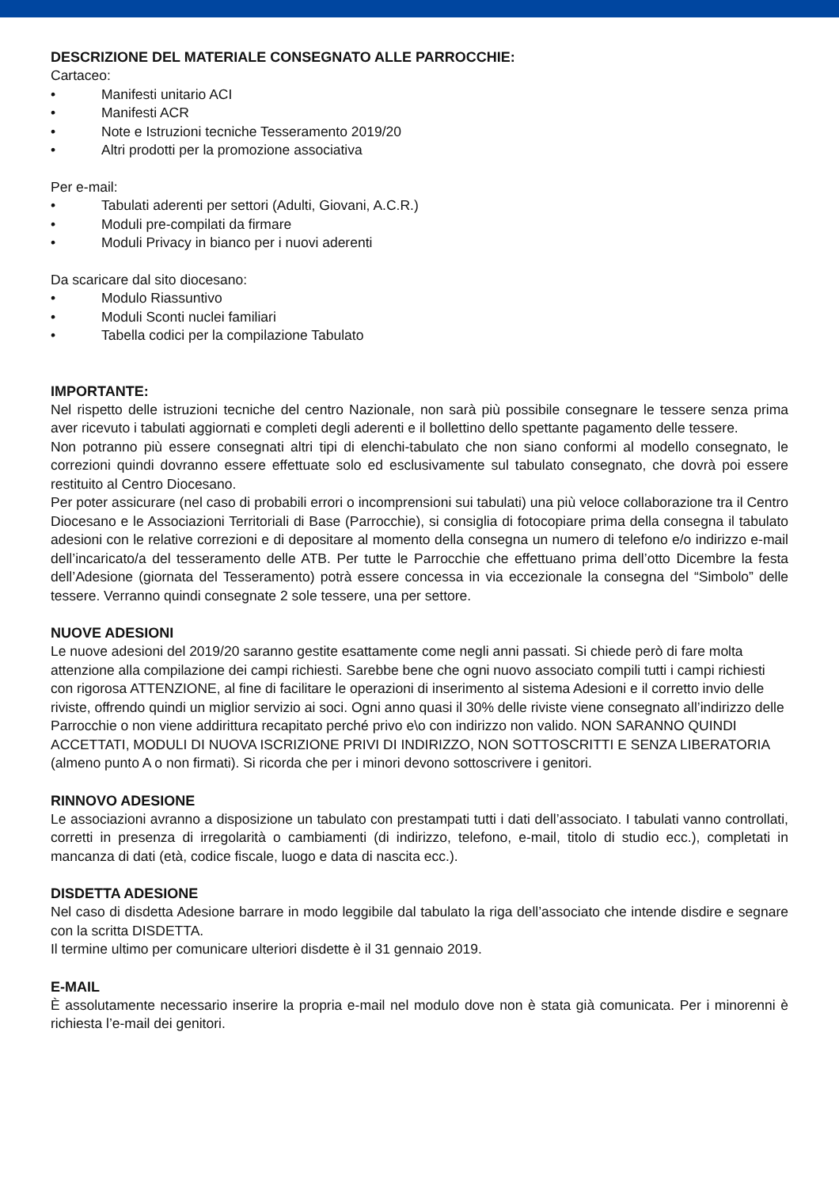DESCRIZIONE DEL MATERIALE CONSEGNATO ALLE PARROCCHIE:
Cartaceo:
• Manifesti unitario ACI
• Manifesti ACR
• Note e Istruzioni tecniche Tesseramento 2019/20
• Altri prodotti per la promozione associativa
Per e-mail:
• Tabulati aderenti per settori (Adulti, Giovani, A.C.R.)
• Moduli pre-compilati da firmare
• Moduli Privacy in bianco per i nuovi aderenti
Da scaricare dal sito diocesano:
• Modulo Riassuntivo
• Moduli Sconti nuclei familiari
• Tabella codici per la compilazione Tabulato
IMPORTANTE:
Nel rispetto delle istruzioni tecniche del centro Nazionale, non sarà più possibile consegnare le tessere senza prima aver ricevuto i tabulati aggiornati e completi degli aderenti e il bollettino dello spettante pagamento delle tessere.
Non potranno più essere consegnati altri tipi di elenchi-tabulato che non siano conformi al modello consegnato, le correzioni quindi dovranno essere effettuate solo ed esclusivamente sul tabulato consegnato, che dovrà poi essere restituito al Centro Diocesano.
Per poter assicurare (nel caso di probabili errori o incomprensioni sui tabulati) una più veloce collaborazione tra il Centro Diocesano e le Associazioni Territoriali di Base (Parrocchie), si consiglia di fotocopiare prima della consegna il tabulato adesioni con le relative correzioni e di depositare al momento della consegna un numero di telefono e/o indirizzo e-mail dell’incaricato/a del tesseramento delle ATB. Per tutte le Parrocchie che effettuano prima dell’otto Dicembre la festa dell’Adesione (giornata del Tesseramento) potrà essere concessa in via eccezionale la consegna del “Simbolo” delle tessere. Verranno quindi consegnate 2 sole tessere, una per settore.
NUOVE ADESIONI
Le nuove adesioni del 2019/20 saranno gestite esattamente come negli anni passati. Si chiede però di fare molta attenzione alla compilazione dei campi richiesti. Sarebbe bene che ogni nuovo associato compili tutti i campi richiesti con rigorosa ATTENZIONE, al fine di facilitare le operazioni di inserimento al sistema Adesioni e il corretto invio delle riviste, offrendo quindi un miglior servizio ai soci. Ogni anno quasi il 30% delle riviste viene consegnato all’indirizzo delle Parrocchie o non viene addirittura recapitato perché privo e\o con indirizzo non valido. NON SARANNO QUINDI ACCETTATI, MODULI DI NUOVA ISCRIZIONE PRIVI DI INDIRIZZO, NON SOTTOSCRITTI E SENZA LIBERATORIA (almeno punto A o non firmati). Si ricorda che per i minori devono sottoscrivere i genitori.
RINNOVO ADESIONE
Le associazioni avranno a disposizione un tabulato con prestampati tutti i dati dell’associato. I tabulati vanno controllati, corretti in presenza di irregolarità o cambiamenti (di indirizzo, telefono, e-mail, titolo di studio ecc.), completati in mancanza di dati (età, codice fiscale, luogo e data di nascita ecc.).
DISDETTA ADESIONE
Nel caso di disdetta Adesione barrare in modo leggibile dal tabulato la riga dell’associato che intende disdire e segnare con la scritta DISDETTA.
Il termine ultimo per comunicare ulteriori disdette è il 31 gennaio 2019.
E-MAIL
È assolutamente necessario inserire la propria e-mail nel modulo dove non è stata già comunicata. Per i minorenni è richiesta l’e-mail dei genitori.